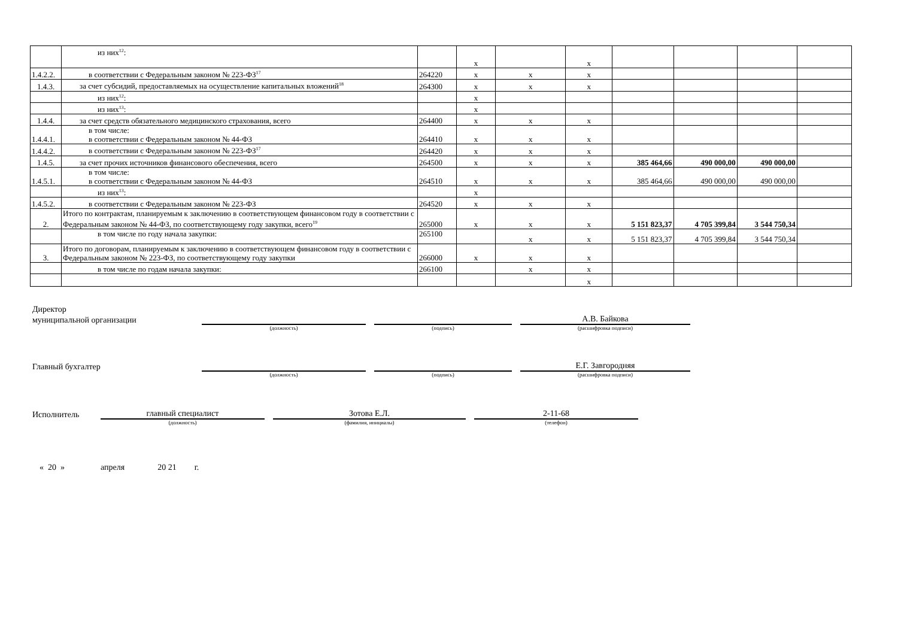| | из них<sup>12</sup>: | | x | | x | | | | |
| 1.4.2.2. | в соответствии с Федеральным законом № 223-ФЗ<sup>17</sup> | 264220 | x | x | x | | | | |
| 1.4.3. | за счет субсидий, предоставляемых на осуществление капитальных вложений<sup>18</sup> | 264300 | x | x | x | | | | |
| | из них<sup>12</sup>: | | x | | | | | | |
| | из них<sup>13</sup>: | | x | | | | | | |
| 1.4.4. | за счет средств обязательного медицинского страхования, всего | 264400 | x | x | x | | | | |
| 1.4.4.1. | в том числе: в соответствии с Федеральным законом № 44-ФЗ | 264410 | x | x | x | | | | |
| 1.4.4.2. | в соответствии с Федеральным законом № 223-ФЗ<sup>17</sup> | 264420 | x | x | x | | | | |
| 1.4.5. | за счет прочих источников финансового обеспечения, всего | 264500 | x | x | x | 385 464,66 | 490 000,00 | 490 000,00 | |
| 1.4.5.1. | в том числе: в соответствии с Федеральным законом № 44-ФЗ | 264510 | x | x | x | 385 464,66 | 490 000,00 | 490 000,00 | |
| | из них<sup>13</sup>: | | x | | | | | | |
| 1.4.5.2. | в соответствии с Федеральным законом № 223-ФЗ | 264520 | x | x | x | | | | |
| 2. | Итого по контрактам, планируемым к заключению в соответствующем финансовом году в соответствии с Федеральным законом № 44-ФЗ, по соответствующему году закупки, всего<sup>19</sup> | 265000 | x | x | x | 5 151 823,37 | 4 705 399,84 | 3 544 750,34 | |
| | в том числе по году начала закупки: | 265100 | | x | x | 5 151 823,37 | 4 705 399,84 | 3 544 750,34 | |
| 3. | Итого по договорам, планируемым к заключению в соответствующем финансовом году в соответствии с Федеральным законом № 223-ФЗ, по соответствующему году закупки | 266000 | x | x | x | | | | |
| | в том числе по годам начала закупки: | 266100 | | x | x | | | | |
| | | | | | x | | | | |
Директор
муниципальной организации
А.В. Байкова
(должность) (подпись) (расшифровка подписи)
Главный бухгалтер
Е.Г. Завгородняя
(должность) (подпись) (расшифровка подписи)
Исполнитель
главный специалист
Зотова Е.Л.
2-11-68
(должность) (фамилия, инициалы) (телефон)
« 20 » апреля 20 21 г.